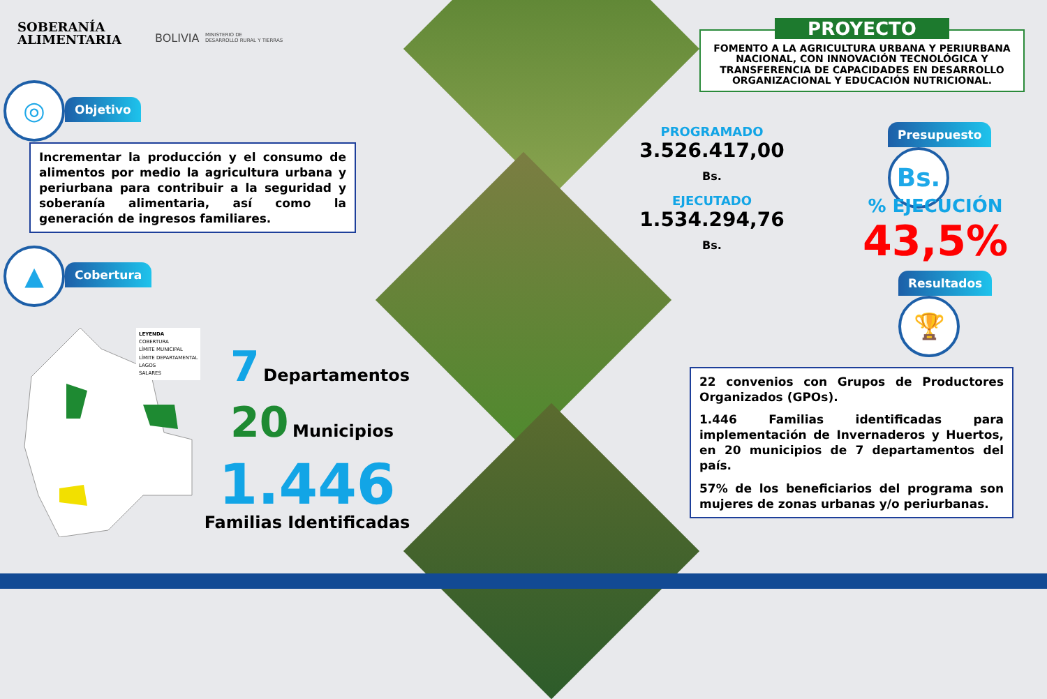SOBERANÍA
ALIMENTARIA
BOLIVIA
MINISTERIO DE
DESARROLLO RURAL Y TIERRAS
◎ Objetivo
Incrementar la producción y el consumo de alimentos por medio la agricultura urbana y periurbana para contribuir a la seguridad y soberanía alimentaria, así como la generación de ingresos familiares.
▲ Cobertura
LEYENDA
COBERTURA
LÍMITE MUNICIPAL
LÍMITE DEPARTAMENTAL
LAGOS
SALARES
7 Departamentos
20 Municipios
1.446
Familias Identificadas
PROYECTO
FOMENTO A LA AGRICULTURA URBANA Y PERIURBANA NACIONAL, CON INNOVACIÓN TECNOLÓGICA Y TRANSFERENCIA DE CAPACIDADES EN DESARROLLO ORGANIZACIONAL Y EDUCACIÓN NUTRICIONAL.
PROGRAMADO
3.526.417,00 Bs.
EJECUTADO
1.534.294,76 Bs.
Presupuesto Bs.
% EJECUCIÓN
43,5%
Resultados 🏆
22 convenios con Grupos de Productores Organizados (GPOs).
1.446 Familias identificadas para implementación de Invernaderos y Huertos, en 20 municipios de 7 departamentos del país.
57% de los beneficiarios del programa son mujeres de zonas urbanas y/o periurbanas.